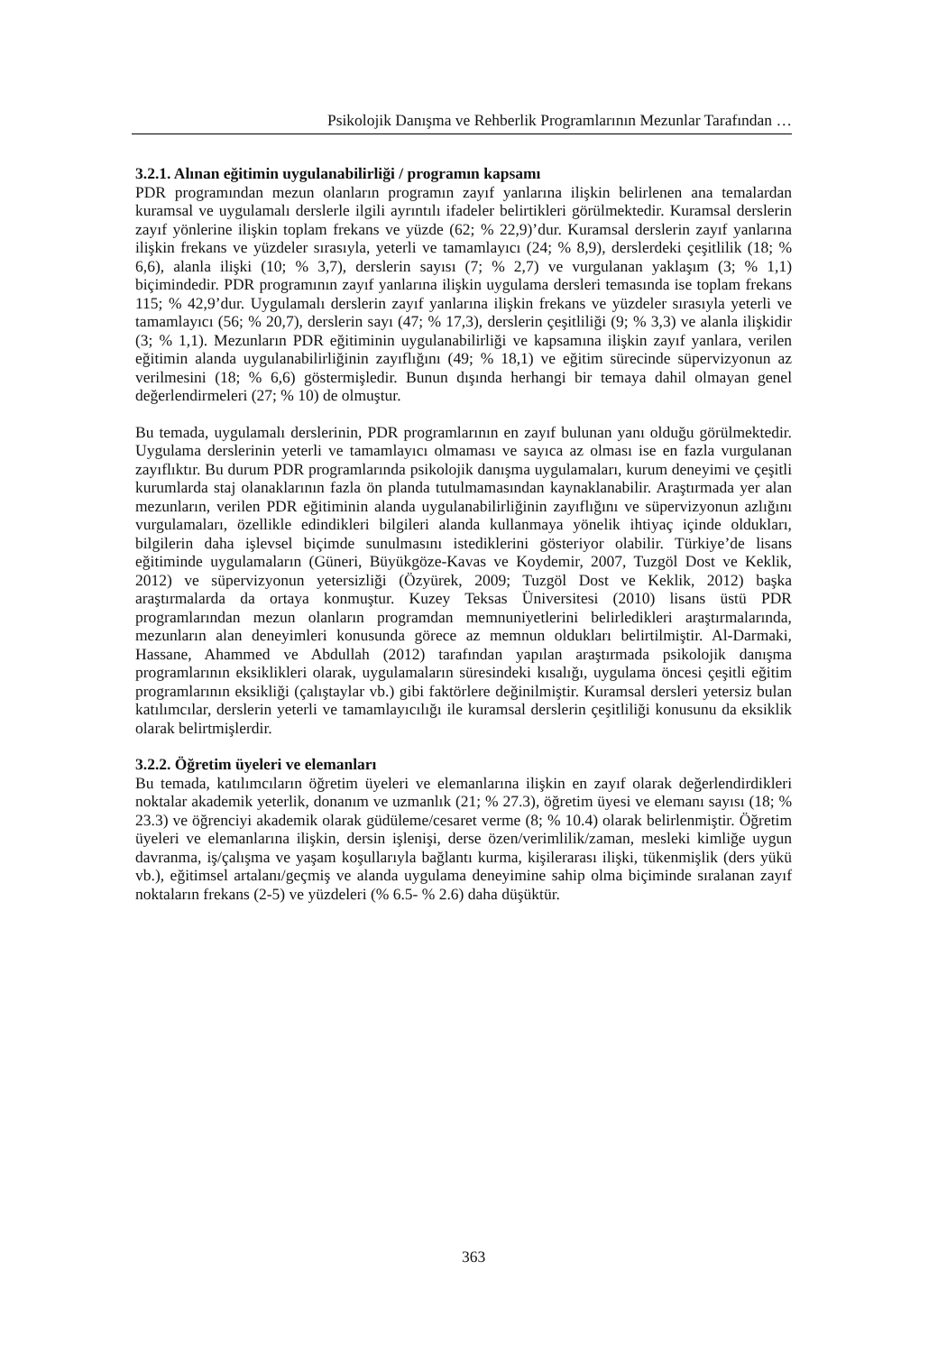Psikolojik Danışma ve Rehberlik Programlarının Mezunlar Tarafından …
3.2.1. Alınan eğitimin uygulanabilirliği / programın kapsamı
PDR programından mezun olanların programın zayıf yanlarına ilişkin belirlenen ana temalardan kuramsal ve uygulamalı derslerle ilgili ayrıntılı ifadeler belirtikleri görülmektedir. Kuramsal derslerin zayıf yönlerine ilişkin toplam frekans ve yüzde (62; % 22,9)’dur. Kuramsal derslerin zayıf yanlarına ilişkin frekans ve yüzdeler sırasıyla, yeterli ve tamamlayıcı (24; % 8,9), derslerdeki çeşitlilik (18; % 6,6), alanla ilişki (10; % 3,7), derslerin sayısı (7; % 2,7) ve vurgulanan yaklaşım (3; % 1,1) biçimindedir. PDR programının zayıf yanlarına ilişkin uygulama dersleri temasında ise toplam frekans 115; % 42,9’dur. Uygulamalı derslerin zayıf yanlarına ilişkin frekans ve yüzdeler sırasıyla yeterli ve tamamlayıcı (56; % 20,7), derslerin sayı (47; % 17,3), derslerin çeşitliliği (9; % 3,3) ve alanla ilişkidir (3; % 1,1). Mezunların PDR eğitiminin uygulanabilirliği ve kapsamına ilişkin zayıf yanlara, verilen eğitimin alanda uygulanabilirliğinin zayıflığını (49; % 18,1) ve eğitim sürecinde süpervizyonun az verilmesini (18; % 6,6) göstermişledir. Bunun dışında herhangi bir temaya dahil olmayan genel değerlendirmeleri (27; % 10) de olmuştur.
Bu temada, uygulamalı derslerinin, PDR programlarının en zayıf bulunan yanı olduğu görülmektedir. Uygulama derslerinin yeterli ve tamamlayıcı olmaması ve sayıca az olması ise en fazla vurgulanan zayıflıktır. Bu durum PDR programlarında psikolojik danışma uygulamaları, kurum deneyimi ve çeşitli kurumlarda staj olanaklarının fazla ön planda tutulmamasından kaynaklanabilir. Araştırmada yer alan mezunların, verilen PDR eğitiminin alanda uygulanabilirliğinin zayıflığını ve süpervizyonun azlığını vurgulamaları, özellikle edindikleri bilgileri alanda kullanmaya yönelik ihtiyaç içinde oldukları, bilgilerin daha işlevsel biçimde sunulmasını istediklerini gösteriyor olabilir. Türkiye’de lisans eğitiminde uygulamaların (Güneri, Büyükgöze-Kavas ve Koydemir, 2007, Tuzgöl Dost ve Keklik, 2012) ve süpervizyonun yetersizliği (Özyürek, 2009; Tuzgöl Dost ve Keklik, 2012) başka araştırmalarda da ortaya konmuştur. Kuzey Teksas Üniversitesi (2010) lisans üstü PDR programlarından mezun olanların programdan memnuniyetlerini belirledikleri araştırmalarında, mezunların alan deneyimleri konusunda görece az memnun oldukları belirtilmiştir. Al-Darmaki, Hassane, Ahammed ve Abdullah (2012) tarafından yapılan araştırmada psikolojik danışma programlarının eksiklikleri olarak, uygulamaların süresindeki kısalığı, uygulama öncesi çeşitli eğitim programlarının eksikliği (çalıştaylar vb.) gibi faktörlere değinilmiştir. Kuramsal dersleri yetersiz bulan katılımcılar, derslerin yeterli ve tamamlayıcılığı ile kuramsal derslerin çeşitliliği konusunu da eksiklik olarak belirtmişlerdir.
3.2.2. Öğretim üyeleri ve elemanları
Bu temada, katılımcıların öğretim üyeleri ve elemanlarına ilişkin en zayıf olarak değerlendirdikleri noktalar akademik yeterlik, donanım ve uzmanlık (21; % 27.3), öğretim üyesi ve elemanı sayısı (18; % 23.3) ve öğrenciyi akademik olarak güdüleme/cesaret verme (8; % 10.4) olarak belirlenmiştir. Öğretim üyeleri ve elemanlarına ilişkin, dersin işlenişi, derse özen/verimlilik/zaman, mesleki kimliğe uygun davranma, iş/çalışma ve yaşam koşullarıyla bağlantı kurma, kişilerarası ilişki, tükenmişlik (ders yükü vb.), eğitimsel artalanı/geçmiş ve alanda uygulama deneyimine sahip olma biçiminde sıralanan zayıf noktaların frekans (2-5) ve yüzdeleri (% 6.5- % 2.6) daha düşüktür.
363